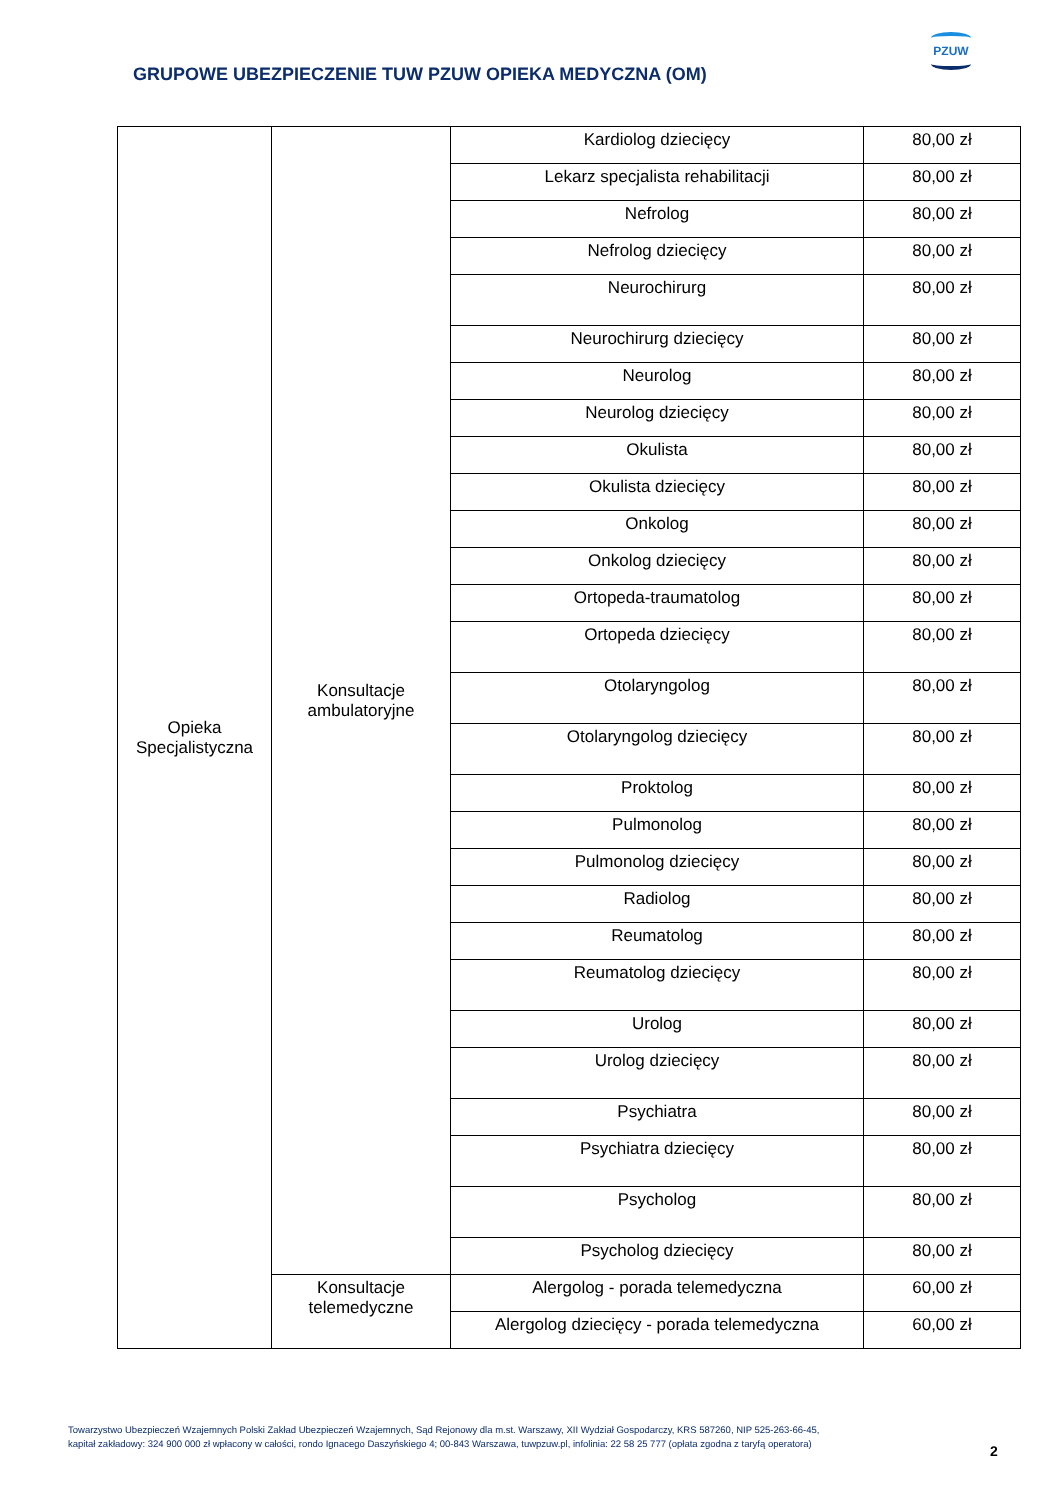GRUPOWE UBEZPIECZENIE TUW PZUW OPIEKA MEDYCZNA (OM)
PZUW
| Opieka Specjalistyczna | Konsultacje ambulatoryjne | Kardiolog dziecięcy | 80,00 zł |
| | | Lekarz specjalista rehabilitacji | 80,00 zł |
| | | Nefrolog | 80,00 zł |
| | | Nefrolog dziecięcy | 80,00 zł |
| | | Neurochirurg | 80,00 zł |
| | | Neurochirurg dziecięcy | 80,00 zł |
| | | Neurolog | 80,00 zł |
| | | Neurolog dziecięcy | 80,00 zł |
| | | Okulista | 80,00 zł |
| | | Okulista dziecięcy | 80,00 zł |
| | | Onkolog | 80,00 zł |
| | | Onkolog dziecięcy | 80,00 zł |
| | | Ortopeda-traumatolog | 80,00 zł |
| | | Ortopeda dziecięcy | 80,00 zł |
| | | Otolaryngolog | 80,00 zł |
| | | Otolaryngolog dziecięcy | 80,00 zł |
| | | Proktolog | 80,00 zł |
| | | Pulmonolog | 80,00 zł |
| | | Pulmonolog dziecięcy | 80,00 zł |
| | | Radiolog | 80,00 zł |
| | | Reumatolog | 80,00 zł |
| | | Reumatolog dziecięcy | 80,00 zł |
| | | Urolog | 80,00 zł |
| | | Urolog dziecięcy | 80,00 zł |
| | | Psychiatra | 80,00 zł |
| | | Psychiatra dziecięcy | 80,00 zł |
| | | Psycholog | 80,00 zł |
| | | Psycholog dziecięcy | 80,00 zł |
| | Konsultacje telemedyczne | Alergolog - porada telemedyczna | 60,00 zł |
| | | Alergolog dziecięcy - porada telemedyczna | 60,00 zł |
Towarzystwo Ubezpieczeń Wzajemnych Polski Zakład Ubezpieczeń Wzajemnych, Sąd Rejonowy dla m.st. Warszawy, XII Wydział Gospodarczy, KRS 587260, NIP 525-263-66-45,
kapitał zakładowy: 324 900 000 zł wpłacony w całości, rondo Ignacego Daszyńskiego 4; 00-843 Warszawa, tuwpzuw.pl, infolinia: 22 58 25 777 (opłata zgodna z taryfą operatora)
2